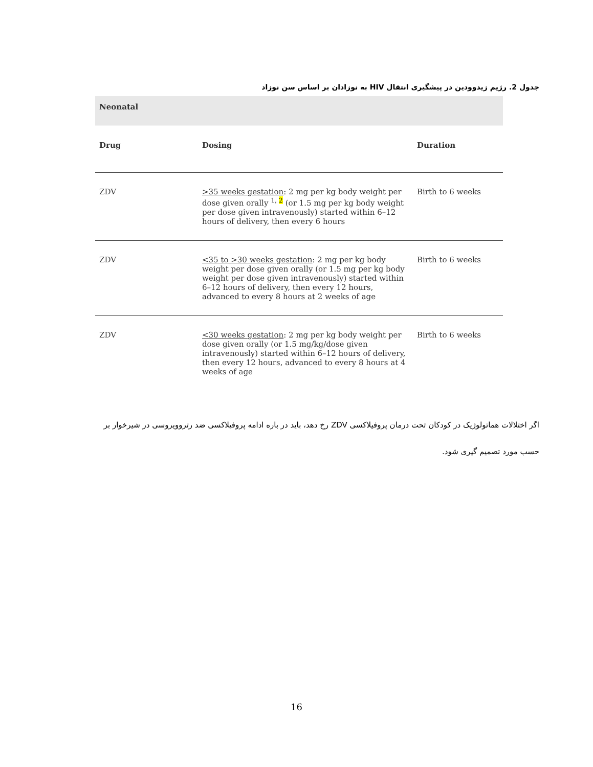جدول 2. رژیم زیدوودین در پیشگیری انتقال HIV به نوزادان بر اساس سن نوزاد
| Neonatal | | |
| Drug | Dosing | Duration |
| ZDV | >35 weeks gestation : 2 mg per kg body weight per dose given orally <sup>1, 2</sup> (or 1.5 mg per kg body weight per dose given intravenously) started within 6–12 hours of delivery, then every 6 hours | Birth to 6 weeks |
| ZDV | <35 to >30 weeks gestation : 2 mg per kg body weight per dose given orally (or 1.5 mg per kg body weight per dose given intravenously) started within 6–12 hours of delivery, then every 12 hours, advanced to every 8 hours at 2 weeks of age | Birth to 6 weeks |
| ZDV | <30 weeks gestation : 2 mg per kg body weight per dose given orally (or 1.5 mg/kg/dose given intravenously) started within 6–12 hours of delivery, then every 12 hours, advanced to every 8 hours at 4 weeks of age | Birth to 6 weeks |
اگر اختلالات هماتولوژیک در کودکان تحت درمان پروفیلاکسی ZDV رخ دهد، باید در باره ادامه پروفیلاکسی ضد رتروویروسی در شیرخوار بر حسب مورد تصمیم گیری شود.
16